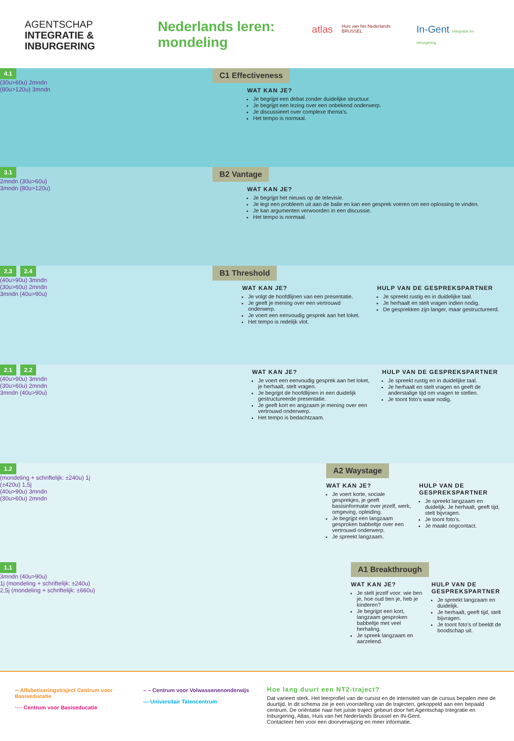AGENTSCHAP
INTEGRATIE &
INBURGERING
Nederlands leren:
mondeling
atlas Huis van het Nederlands BRUSSEL In-Gent integratie en inburgering
4.1
(30u>60u) 2mndn
(80u>120u) 3mndn
C1 Effectiveness
WAT KAN JE?
Je begrijpt een debat zonder duidelijke structuur.
Je begrijpt een lezing over een onbekend onderwerp.
Je discussieert over complexe thema’s.
Het tempo is normaal.
3.1
2mndn (30u>60u)
3mndn (80u>120u)
B2 Vantage
WAT KAN JE?
Je begrijpt het nieuws op de televisie.
Je legt een probleem uit aan de balie en kan een gesprek voeren om een oplossing te vinden.
Je kan argumenten verwoorden in een discussie.
Het tempo is normaal.
2.3 2.4
(40u>90u) 3mndn
(30u>60u) 2mndn
3mndn (40u>90u)
B1 Threshold
WAT KAN JE?
Je volgt de hoofdlijnen van een presentatie.
Je geeft je mening over een vertrouwd onderwerp.
Je voert een eenvoudig gesprek aan het loket.
Het tempo is redelijk vlot.
HULP VAN DE GESPREKSPARTNER
Je spreekt rustig en in duidelijke taal.
Je herhaalt en stelt vragen indien nodig.
De gesprekken zijn langer, maar gestructureerd.
2.1 2.2
(40u>90u) 3mndn
(30u>60u) 2mndn
3mndn (40u>90u)
WAT KAN JE?
Je voert een eenvoudig gesprek aan het loket, je herhaalt, stelt vragen.
Je begrijpt de hoofdlijnen in een duidelijk gestructureerde presentatie.
Je geeft kort en angzaam je mening over een vertrouwd onderwerp.
Het tempo is bedachtzaam.
HULP VAN DE GESPREKSPARTNER
Je spreekt rustig en in duidelijke taal.
Je herhaalt en stelt vragen en geeft de anderstalige tijd om vragen te stellen.
Je toont foto’s waar nodig.
1.2
(mondeling + schriftelijk: ±240u) 1j
(±420u) 1,5j
(40u>90u) 3mndn
(30u>60u) 2mndn
A2 Waystage
WAT KAN JE?
Je voert korte, sociale gesprekjes, je geeft basisinformatie over jezelf, werk, omgeving, opleiding.
Je begrijpt een langzaam gesproken babbeltje over een vertrouwd onderwerp.
Je spreekt langzaam.
HULP VAN DE GESPREKSPARTNER
Je spreekt langzaam en duidelijk. Je herhaalt, geeft tijd, stelt bijvragen.
Je toont foto’s.
Je maakt oogcontact.
1.1
3mndn (40u>90u)
1j (mondeling + schriftelijk: ±240u)
2,5j (mondeling + schriftelijk: ±660u)
A1 Breakthrough
WAT KAN JE?
Je stelt jezelf voor: wie ben je, hoe oud ben je, heb je kinderen?
Je begrijpt een kort, langzaam gesproken babbeltje met veel herhaling.
Je spreek langzaam en aarzelend.
HULP VAN DE GESPREKSPARTNER
Je spreekt langzaam en duidelijk.
Je herhaalt, geeft tijd, stelt bijvragen.
Je toont foto’s of beeldt de boodschap uit.
═ Alfabetiseringstraject Centrum voor Basiseducatie
···· Centrum voor Basiseducatie
– – Centrum voor Volwassenenonderwijs
— Universitair Talencentrum
Hoe lang duurt een NT2-traject?
Dat varieert sterk. Het leerprofiel van de cursist en de intensiteit van de cursus bepalen mee de duurtijd. In dit schema zie je een voorstelling van de trajecten, gekoppeld aan een bepaald centrum. De oriëntatie naar het juiste traject gebeurt door het Agentschap Integratie en Inburgering, Atlas, Huis van het Nederlands Brussel en IN-Gent.
Contacteer hen voor een doorverwijzing en meer informatie.